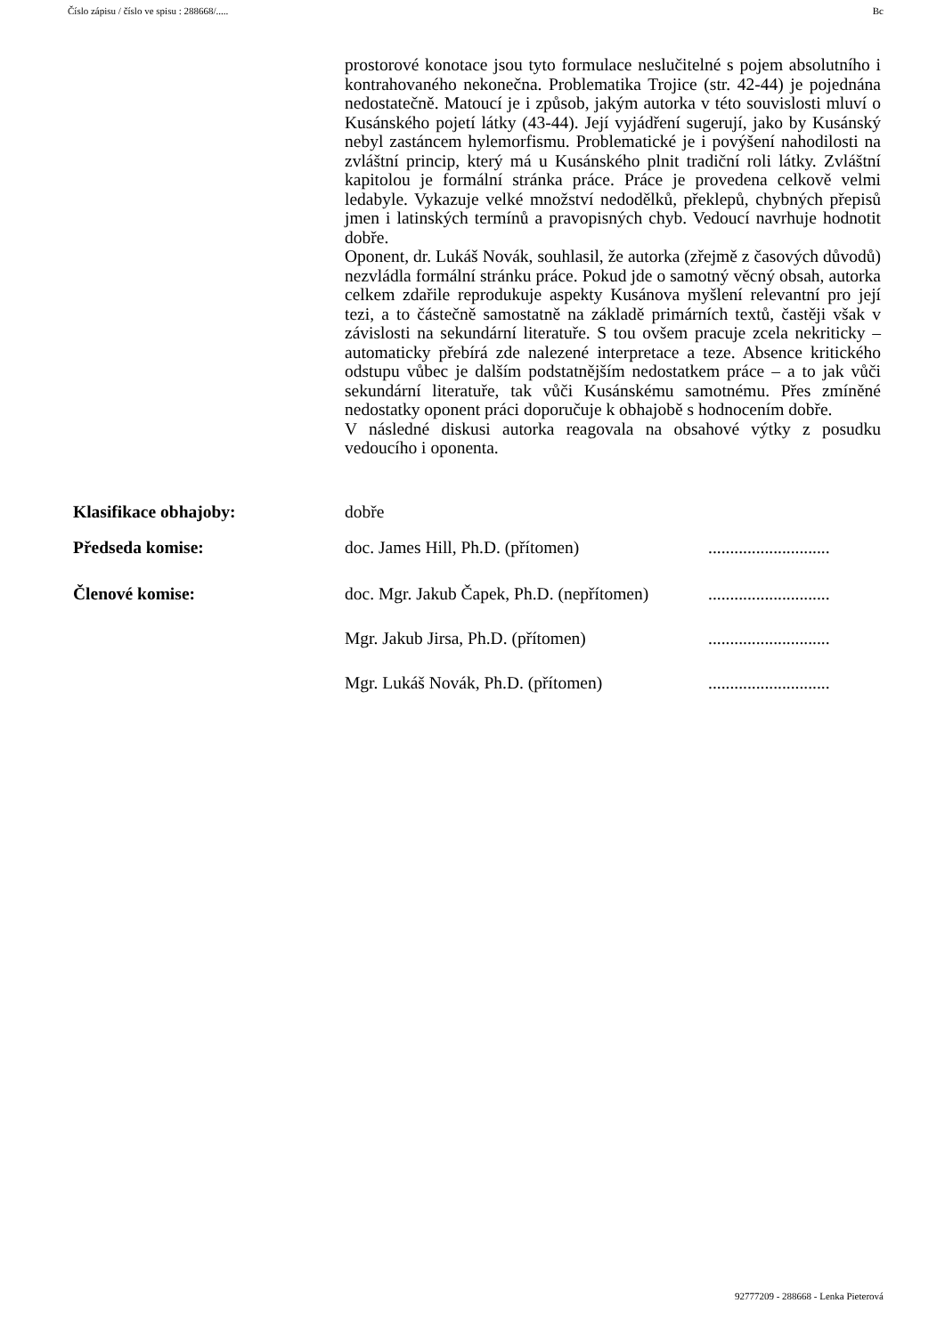Číslo zápisu / číslo ve spisu : 288668/..... Bc
prostorové konotace jsou tyto formulace neslučitelné s pojem absolutního i kontrahovaného nekonečna. Problematika Trojice (str. 42-44) je pojednána nedostatečně. Matoucí je i způsob, jakým autorka v této souvislosti mluví o Kusánského pojetí látky (43-44). Její vyjádření sugerují, jako by Kusánský nebyl zastáncem hylemorfismu. Problematické je i povýšení nahodilosti na zvláštní princip, který má u Kusánského plnit tradiční roli látky. Zvláštní kapitolou je formální stránka práce. Práce je provedena celkově velmi ledabyle. Vykazuje velké množství nedodělků, překlepů, chybných přepisů jmen i latinských termínů a pravopisných chyb. Vedoucí navrhuje hodnotit dobře.
Oponent, dr. Lukáš Novák, souhlasil, že autorka (zřejmě z časových důvodů) nezvládla formální stránku práce. Pokud jde o samotný věcný obsah, autorka celkem zdařile reprodukuje aspekty Kusánova myšlení relevantní pro její tezi, a to částečně samostatně na základě primárních textů, častěji však v závislosti na sekundární literatuře. S tou ovšem pracuje zcela nekriticky – automaticky přebírá zde nalezené interpretace a teze. Absence kritického odstupu vůbec je dalším podstatnějším nedostatkem práce – a to jak vůči sekundární literatuře, tak vůči Kusánskému samotnému. Přes zmíněné nedostatky oponent práci doporučuje k obhajobě s hodnocením dobře.
V následné diskusi autorka reagovala na obsahové výtky z posudku vedoucího i oponenta.
Klasifikace obhajoby: dobře
Předseda komise: doc. James Hill, Ph.D. (přítomen)............................
Členové komise: doc. Mgr. Jakub Čapek, Ph.D. (nepřítomen)............................
Mgr. Jakub Jirsa, Ph.D. (přítomen)............................
Mgr. Lukáš Novák, Ph.D. (přítomen)............................
92777209 - 288668 - Lenka Pieterová